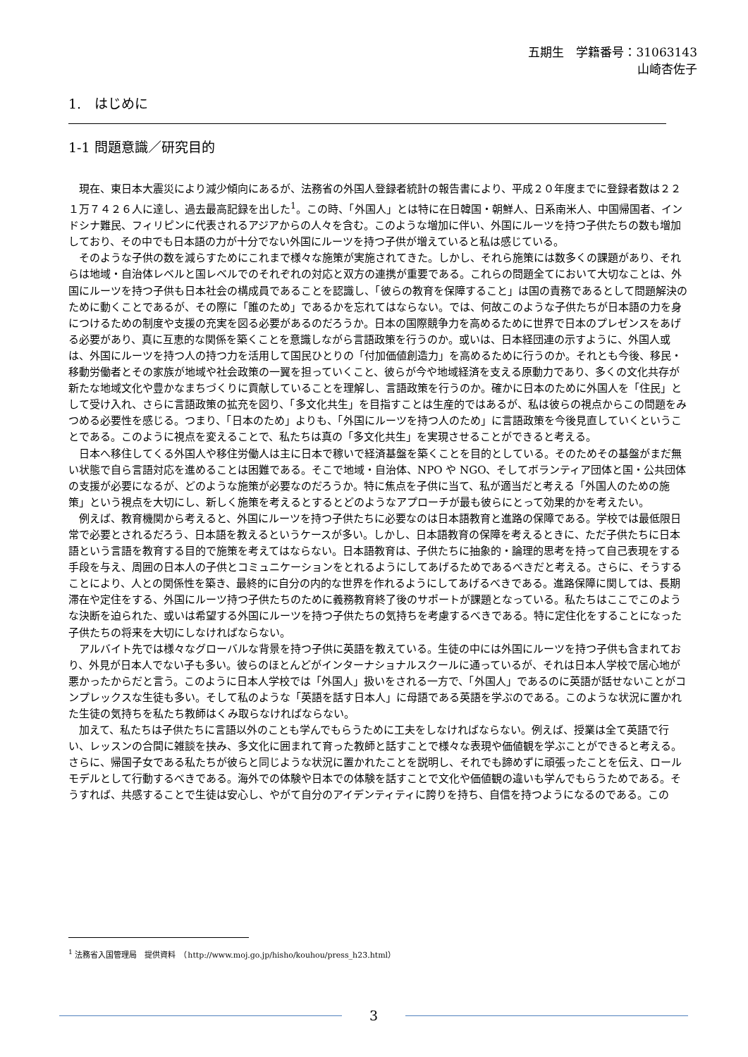五期生　学籍番号：31063143
山崎杏佐子
1.　はじめに
1-1 問題意識／研究目的
現在、東日本大震災により減少傾向にあるが、法務省の外国人登録者統計の報告書により、平成２０年度までに登録者数は２２１万７４２６人に達し、過去最高記録を出した<sup>1</sup>。この時、「外国人」とは特に在日韓国・朝鮮人、日系南米人、中国帰国者、インドシナ難民、フィリピンに代表されるアジアからの人々を含む。このような増加に伴い、外国にルーツを持つ子供たちの数も増加しており、その中でも日本語の力が十分でない外国にルーツを持つ子供が増えていると私は感じている。
そのような子供の数を減らすためにこれまで様々な施策が実施されてきた。しかし、それら施策には数多くの課題があり、それらは地域・自治体レベルと国レベルでのそれぞれの対応と双方の連携が重要である。これらの問題全てにおいて大切なことは、外国にルーツを持つ子供も日本社会の構成員であることを認識し、「彼らの教育を保障すること」は国の責務であるとして問題解決のために動くことであるが、その際に「誰のため」であるかを忘れてはならない。では、何故このような子供たちが日本語の力を身につけるための制度や支援の充実を図る必要があるのだろうか。日本の国際競争力を高めるために世界で日本のプレゼンスをあげる必要があり、真に互恵的な関係を築くことを意識しながら言語政策を行うのか。或いは、日本経団連の示すように、外国人或は、外国にルーツを持つ人の持つ力を活用して国民ひとりの「付加価値創造力」を高めるために行うのか。それとも今後、移民・移動労働者とその家族が地域や社会政策の一翼を担っていくこと、彼らが今や地域経済を支える原動力であり、多くの文化共存が新たな地域文化や豊かなまちづくりに貢献していることを理解し、言語政策を行うのか。確かに日本のために外国人を「住民」として受け入れ、さらに言語政策の拡充を図り、「多文化共生」を目指すことは生産的ではあるが、私は彼らの視点からこの問題をみつめる必要性を感じる。つまり、「日本のため」よりも、「外国にルーツを持つ人のため」に言語政策を今後見直していくということである。このように視点を変えることで、私たちは真の「多文化共生」を実現させることができると考える。
日本へ移住してくる外国人や移住労働人は主に日本で稼いで経済基盤を築くことを目的としている。そのためその基盤がまだ無い状態で自ら言語対応を進めることは困難である。そこで地域・自治体、NPO や NGO、そしてボランティア団体と国・公共団体の支援が必要になるが、どのような施策が必要なのだろうか。特に焦点を子供に当て、私が適当だと考える「外国人のための施策」という視点を大切にし、新しく施策を考えるとするとどのようなアプローチが最も彼らにとって効果的かを考えたい。
例えば、教育機関から考えると、外国にルーツを持つ子供たちに必要なのは日本語教育と進路の保障である。学校では最低限日常で必要とされるだろう、日本語を教えるというケースが多い。しかし、日本語教育の保障を考えるときに、ただ子供たちに日本語という言語を教育する目的で施策を考えてはならない。日本語教育は、子供たちに抽象的・論理的思考を持って自己表現をする手段を与え、周囲の日本人の子供とコミュニケーションをとれるようにしてあげるためであるべきだと考える。さらに、そうすることにより、人との関係性を築き、最終的に自分の内的な世界を作れるようにしてあげるべきである。進路保障に関しては、長期滞在や定住をする、外国にルーツ持つ子供たちのために義務教育終了後のサポートが課題となっている。私たちはここでこのような決断を迫られた、或いは希望する外国にルーツを持つ子供たちの気持ちを考慮するべきである。特に定住化をすることになった子供たちの将来を大切にしなければならない。
アルバイト先では様々なグローバルな背景を持つ子供に英語を教えている。生徒の中には外国にルーツを持つ子供も含まれており、外見が日本人でない子も多い。彼らのほとんどがインターナショナルスクールに通っているが、それは日本人学校で居心地が悪かったからだと言う。このように日本人学校では「外国人」扱いをされる一方で、「外国人」であるのに英語が話せないことがコンプレックスな生徒も多い。そして私のような「英語を話す日本人」に母語である英語を学ぶのである。このような状況に置かれた生徒の気持ちを私たち教師はくみ取らなければならない。
加えて、私たちは子供たちに言語以外のことも学んでもらうために工夫をしなければならない。例えば、授業は全て英語で行い、レッスンの合間に雑談を挟み、多文化に囲まれて育った教師と話すことで様々な表現や価値観を学ぶことができると考える。さらに、帰国子女である私たちが彼らと同じような状況に置かれたことを説明し、それでも諦めずに頑張ったことを伝え、ロールモデルとして行動するべきである。海外での体験や日本での体験を話すことで文化や価値観の違いも学んでもらうためである。そうすれば、共感することで生徒は安心し、やがて自分のアイデンティティに誇りを持ち、自信を持つようになるのである。この
<sup>1</sup> 法務省入国管理局　提供資料　（http://www.moj.go.jp/hisho/kouhou/press_h23.html）
3